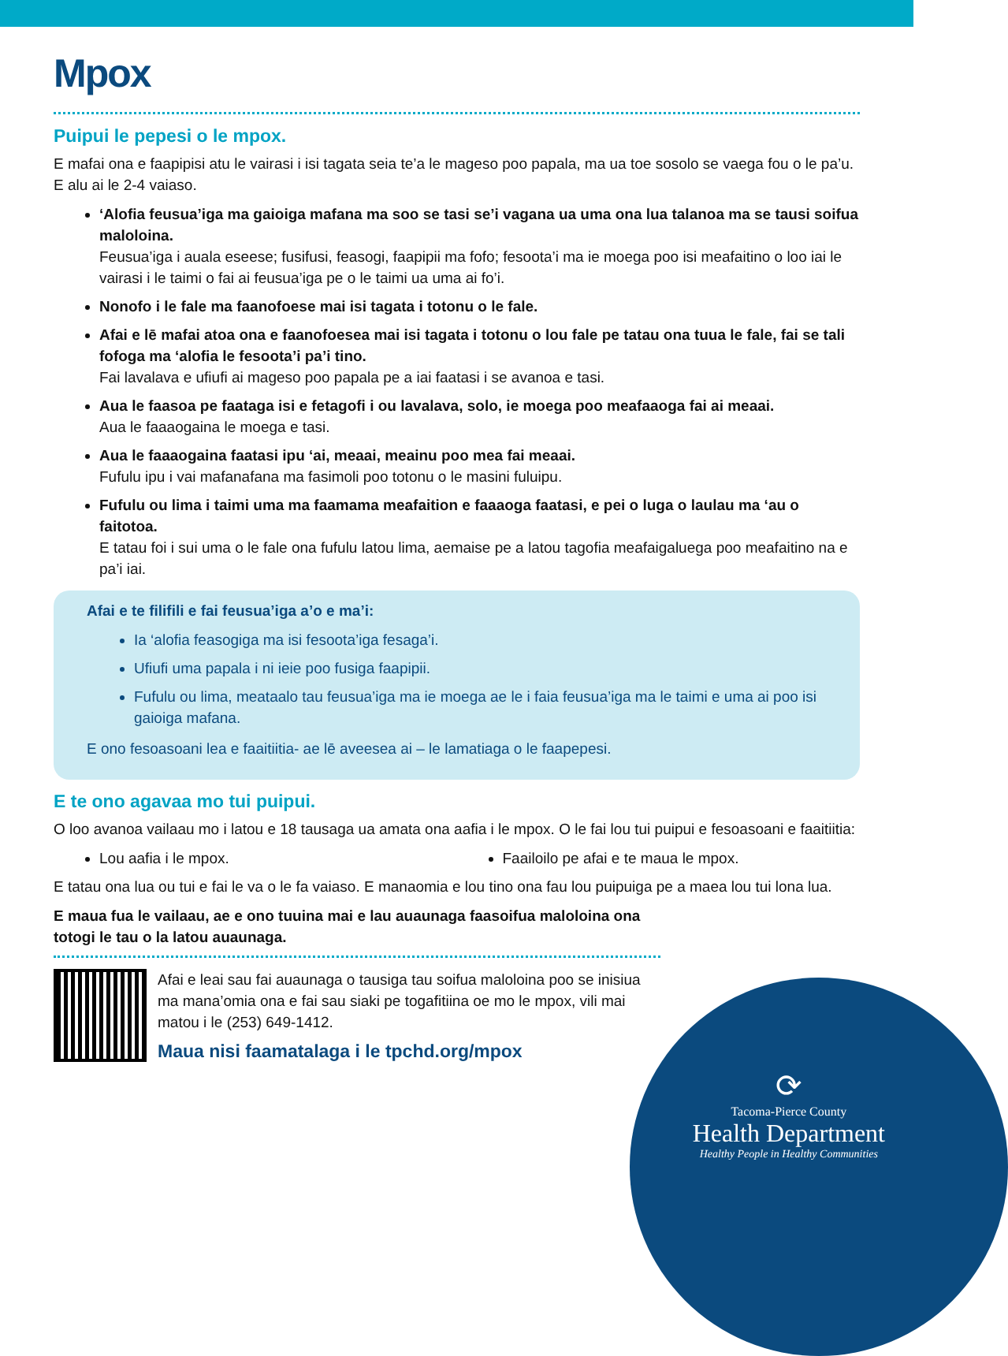Mpox
Puipui le pepesi o le mpox.
E mafai ona e faapipisi atu le vairasi i isi tagata seia te’a le mageso poo papala, ma ua toe sosolo se vaega fou o le pa’u. E alu ai le 2-4 vaiaso.
‘Alofia feusua’iga ma gaioiga mafana ma soo se tasi se’i vagana ua uma ona lua talanoa ma se tausi soifua maloloina.
Feusua’iga i auala eseese; fusifusi, feasogi, faapipii ma fofo; fesoota’i ma ie moega poo isi meafaitino o loo iai le vairasi i le taimi o fai ai feusua’iga pe o le taimi ua uma ai fo’i.
Nonofo i le fale ma faanofoese mai isi tagata i totonu o le fale.
Afai e lē mafai atoa ona e faanofoesea mai isi tagata i totonu o lou fale pe tatau ona tuua le fale, fai se tali fofoga ma ‘alofia le fesoota’i pa’i tino.
Fai lavalava e ufiufi ai mageso poo papala pe a iai faatasi i se avanoa e tasi.
Aua le faasoa pe faataga isi e fetagofi i ou lavalava, solo, ie moega poo meafaaoga fai ai meaai.
Aua le faaaogaina le moega e tasi.
Aua le faaaogaina faatasi ipu ‘ai, meaai, meainu poo mea fai meaai.
Fufulu ipu i vai mafanafana ma fasimoli poo totonu o le masini fuluipu.
Fufulu ou lima i taimi uma ma faamama meafaition e faaaoga faatasi, e pei o luga o laulau ma ‘au o faitotoa.
E tatau foi i sui uma o le fale ona fufulu latou lima, aemaise pe a latou tagofia meafaigaluega poo meafaitino na e pa’i iai.
Afai e te filifili e fai feusua’iga a’o e ma’i:
Ia ‘alofia feasogiga ma isi fesoota’iga fesaga’i.
Ufiufi uma papala i ni ieie poo fusiga faapipii.
Fufulu ou lima, meataalo tau feusua’iga ma ie moega ae le i faia feusua’iga ma le taimi e uma ai poo isi gaioiga mafana.
E ono fesoasoani lea e faaitiitia- ae lē aveesea ai – le lamatiaga o le faapepesi.
E te ono agavaa mo tui puipui.
O loo avanoa vailaau mo i latou e 18 tausaga ua amata ona aafia i le mpox. O le fai lou tui puipui e fesoasoani e faaitiitia:
Lou aafia i le mpox. Faailoilo pe afai e te maua le mpox.
E tatau ona lua ou tui e fai le va o le fa vaiaso. E manaomia e lou tino ona fau lou puipuiga pe a maea lou tui lona lua.
E maua fua le vailaau, ae e ono tuuina mai e lau auaunaga faasoifua maloloina ona totogi le tau o la latou auaunaga.
Afai e leai sau fai auaunaga o tausiga tau soifua maloloina poo se inisiua ma mana’omia ona e fai sau siaki pe togafitiina oe mo le mpox, vili mai matou i le (253) 649-1412.
Maua nisi faamatalaga i le tpchd.org/mpox
⟳
Tacoma-Pierce County
Health Department
Healthy People in Healthy Communities